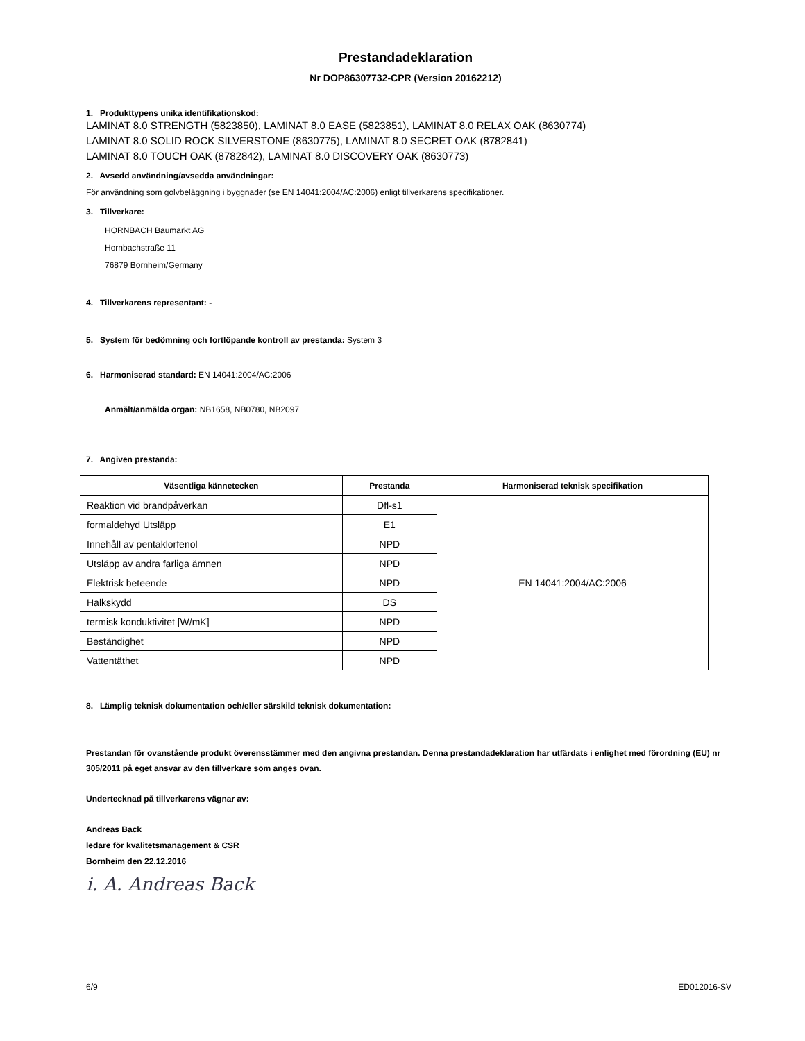Prestandadeklaration
Nr DOP86307732-CPR (Version 20162212)
1. Produkttypens unika identifikationskod:
LAMINAT 8.0 STRENGTH (5823850), LAMINAT 8.0 EASE (5823851), LAMINAT 8.0 RELAX OAK (8630774)
LAMINAT 8.0 SOLID ROCK SILVERSTONE (8630775), LAMINAT 8.0 SECRET OAK (8782841)
LAMINAT 8.0 TOUCH OAK (8782842), LAMINAT 8.0 DISCOVERY OAK (8630773)
2. Avsedd användning/avsedda användningar:
För användning som golvbeläggning i byggnader (se EN 14041:2004/AC:2006) enligt tillverkarens specifikationer.
3. Tillverkare:
HORNBACH Baumarkt AG
Hornbachstraße 11
76879 Bornheim/Germany
4. Tillverkarens representant: -
5. System för bedömning och fortlöpande kontroll av prestanda: System 3
6. Harmoniserad standard: EN 14041:2004/AC:2006
Anmält/anmälda organ: NB1658, NB0780, NB2097
7. Angiven prestanda:
| Väsentliga kännetecken | Prestanda | Harmoniserad teknisk specifikation |
| --- | --- | --- |
| Reaktion vid brandpåverkan | Dfl-s1 | EN 14041:2004/AC:2006 |
| formaldehyd Utsläpp | E1 | |
| Innehåll av pentaklorfenol | NPD | |
| Utsläpp av andra farliga ämnen | NPD | |
| Elektrisk beteende | NPD | |
| Halkskydd | DS | |
| termisk konduktivitet [W/mK] | NPD | |
| Beständighet | NPD | |
| Vattentäthet | NPD | |
8. Lämplig teknisk dokumentation och/eller särskild teknisk dokumentation:
Prestandan för ovanstående produkt överensstämmer med den angivna prestandan. Denna prestandadeklaration har utfärdats i enlighet med förordning (EU) nr 305/2011 på eget ansvar av den tillverkare som anges ovan.
Undertecknad på tillverkarens vägnar av:
Andreas Back
ledare för kvalitetsmanagement & CSR
Bornheim den 22.12.2016
i. A. Andreas Back
6/9 ED012016-SV